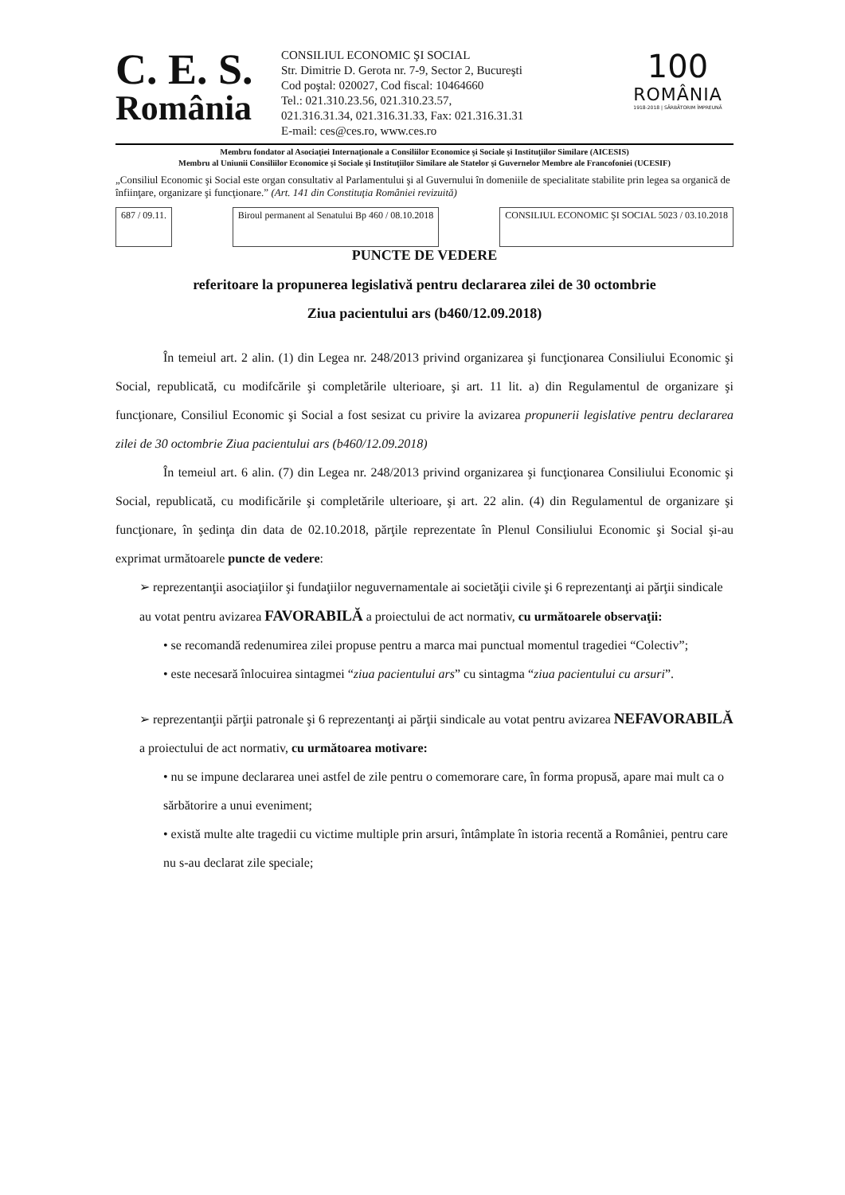C. E. S.
România
CONSILIUL ECONOMIC ŞI SOCIAL
Str. Dimitrie D. Gerota nr. 7-9, Sector 2, Bucureşti
Cod poştal: 020027, Cod fiscal: 10464660
Tel.: 021.310.23.56, 021.310.23.57,
021.316.31.34, 021.316.31.33, Fax: 021.316.31.31
E-mail: ces@ces.ro, www.ces.ro
100
ROMÂNIA
1918-2018 | SĂRBĂTORIM ÎMPREUNĂ
Membru fondator al Asociaţiei Internaţionale a Consiliilor Economice şi Sociale şi Instituţiilor Similare (AICESIS)
Membru al Uniunii Consiliilor Economice şi Sociale şi Instituţiilor Similare ale Statelor şi Guvernelor Membre ale Francofoniei (UCESIF)
„Consiliul Economic şi Social este organ consultativ al Parlamentului şi al Guvernului în domeniile de specialitate stabilite prin legea sa organică de înfiinţare, organizare şi funcţionare.” (Art. 141 din Constituţia României revizuită)
687 / 09.11. Biroul permanent al Senatului Bp 460 / 08.10.2018
CONSILIUL ECONOMIC ŞI SOCIAL 5023 / 03.10.2018
PUNCTE DE VEDERE
referitoare la propunerea legislativă pentru declararea zilei de 30 octombrie
Ziua pacientului ars (b460/12.09.2018)
În temeiul art. 2 alin. (1) din Legea nr. 248/2013 privind organizarea şi funcţionarea Consiliului Economic şi Social, republicată, cu modifcările şi completările ulterioare, şi art. 11 lit. a) din Regulamentul de organizare şi funcţionare, Consiliul Economic şi Social a fost sesizat cu privire la avizarea propunerii legislative pentru declararea zilei de 30 octombrie Ziua pacientului ars (b460/12.09.2018)
În temeiul art. 6 alin. (7) din Legea nr. 248/2013 privind organizarea şi funcţionarea Consiliului Economic şi Social, republicată, cu modificările şi completările ulterioare, şi art. 22 alin. (4) din Regulamentul de organizare şi funcţionare, în şedinţa din data de 02.10.2018, părţile reprezentate în Plenul Consiliului Economic şi Social şi-au exprimat următoarele puncte de vedere:
➢ reprezentanţii asociaţiilor şi fundaţiilor neguvernamentale ai societăţii civile şi 6 reprezentanţi ai părţii sindicale au votat pentru avizarea FAVORABILĂ a proiectului de act normativ, cu următoarele observaţii:
• se recomandă redenumirea zilei propuse pentru a marca mai punctual momentul tragediei “Colectiv”;
• este necesară înlocuirea sintagmei “ziua pacientului ars” cu sintagma “ziua pacientului cu arsuri”.
➢ reprezentanţii părţii patronale şi 6 reprezentanţi ai părţii sindicale au votat pentru avizarea NEFAVORABILĂ a proiectului de act normativ, cu următoarea motivare:
• nu se impune declararea unei astfel de zile pentru o comemorare care, în forma propusă, apare mai mult ca o sărbătorire a unui eveniment;
• există multe alte tragedii cu victime multiple prin arsuri, întâmplate în istoria recentă a României, pentru care nu s-au declarat zile speciale;